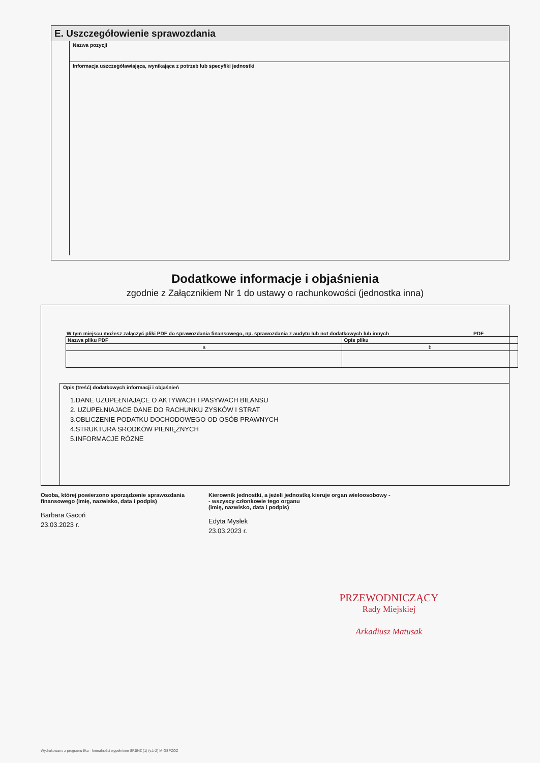E. Uszczegółowienie sprawozdania
Nazwa pozycji
Informacja uszczegóławiająca, wynikająca z potrzeb lub specyfiki jednostki
Dodatkowe informacje i objaśnienia
zgodnie z Załącznikiem Nr 1 do ustawy o rachunkowości (jednostka inna)
W tym miejscu możesz załączyć pliki PDF do sprawozdania finansowego, np. sprawozdania z audytu lub not dodatkowych lub innych PDF
| Nazwa pliku PDF | Opis pliku |
| --- | --- |
| a | b |
Opis (treść) dodatkowych informacji i objaśnień
1.DANE UZUPEŁNIAJĄCE O AKTYWACH I PASYWACH BILANSU
2. UZUPEŁNIAJACE DANE DO RACHUNKU ZYSKÓW I STRAT
3.OBLICZENIE PODATKU DOCHODOWEGO OD OSÓB PRAWNYCH
4.STRUKTURA SRODKÓW PIENIĘŻNYCH
5.INFORMACJE RÓZNE
Osoba, której powierzono sporządzenie sprawozdania finansowego (imię, nazwisko, data i podpis)
Barbara Gacoń
23.03.2023 r.
Kierownik jednostki, a jeżeli jednostką kieruje organ wieloosobowy -
- wszyscy członkowie tego organu
(imię, nazwisko, data i podpis)
Edyta Mysłek
23.03.2023 r.
PRZEWODNICZĄCY
Rady Miejskiej
Arkadiusz Matusak
Wydrukowano z programu Ilka - formalności wypełnione SFJINZ (1) (v.1-2) M-GSPZOZ